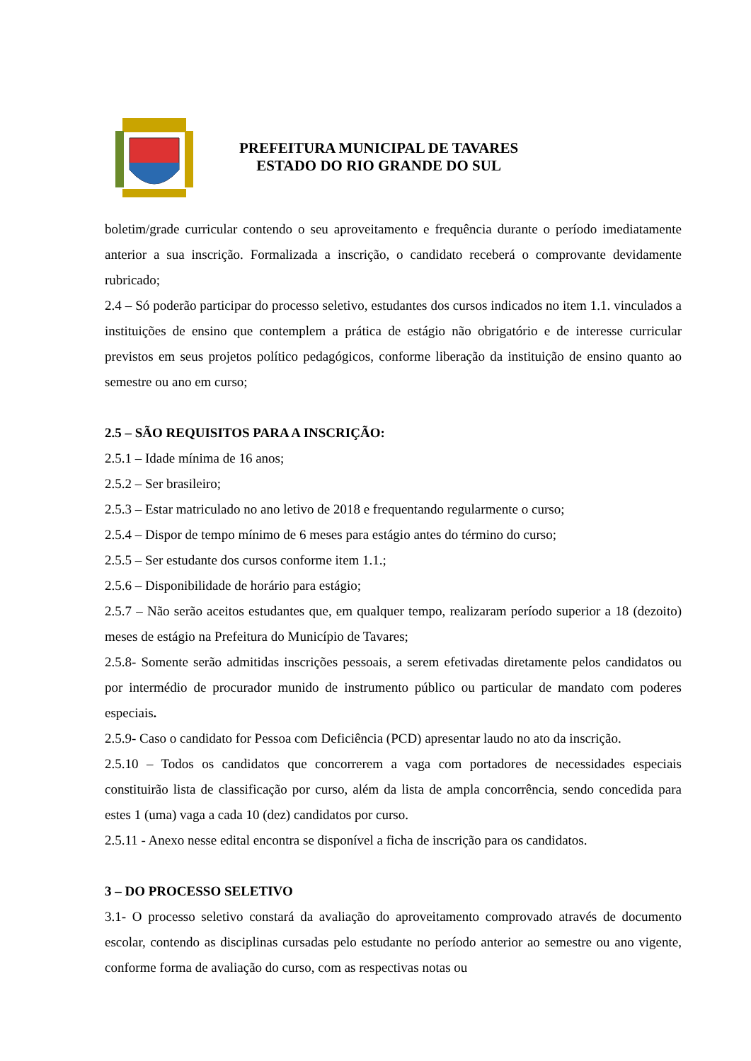PREFEITURA MUNICIPAL DE TAVARES
ESTADO DO RIO GRANDE DO SUL
boletim/grade curricular contendo o seu aproveitamento e frequência durante o período imediatamente anterior a sua inscrição. Formalizada a inscrição, o candidato receberá o comprovante devidamente rubricado;
2.4 – Só poderão participar do processo seletivo, estudantes dos cursos indicados no item 1.1. vinculados a instituições de ensino que contemplem a prática de estágio não obrigatório e de interesse curricular previstos em seus projetos político pedagógicos, conforme liberação da instituição de ensino quanto ao semestre ou ano em curso;
2.5 – SÃO REQUISITOS PARA A INSCRIÇÃO:
2.5.1 – Idade mínima de 16 anos;
2.5.2 – Ser brasileiro;
2.5.3 – Estar matriculado no ano letivo de 2018 e frequentando regularmente o curso;
2.5.4 – Dispor de tempo mínimo de 6 meses para estágio antes do término do curso;
2.5.5 – Ser estudante dos cursos conforme item 1.1.;
2.5.6 – Disponibilidade de horário para estágio;
2.5.7 – Não serão aceitos estudantes que, em qualquer tempo, realizaram período superior a 18 (dezoito) meses de estágio na Prefeitura do Município de Tavares;
2.5.8- Somente serão admitidas inscrições pessoais, a serem efetivadas diretamente pelos candidatos ou por intermédio de procurador munido de instrumento público ou particular de mandato com poderes especiais.
2.5.9- Caso o candidato for Pessoa com Deficiência (PCD) apresentar laudo no ato da inscrição.
2.5.10 – Todos os candidatos que concorrerem a vaga com portadores de necessidades especiais constituirão lista de classificação por curso, além da lista de ampla concorrência, sendo concedida para estes 1 (uma) vaga a cada 10 (dez) candidatos por curso.
2.5.11 - Anexo nesse edital encontra se disponível a ficha de inscrição para os candidatos.
3 – DO PROCESSO SELETIVO
3.1- O processo seletivo constará da avaliação do aproveitamento comprovado através de documento escolar, contendo as disciplinas cursadas pelo estudante no período anterior ao semestre ou ano vigente, conforme forma de avaliação do curso, com as respectivas notas ou